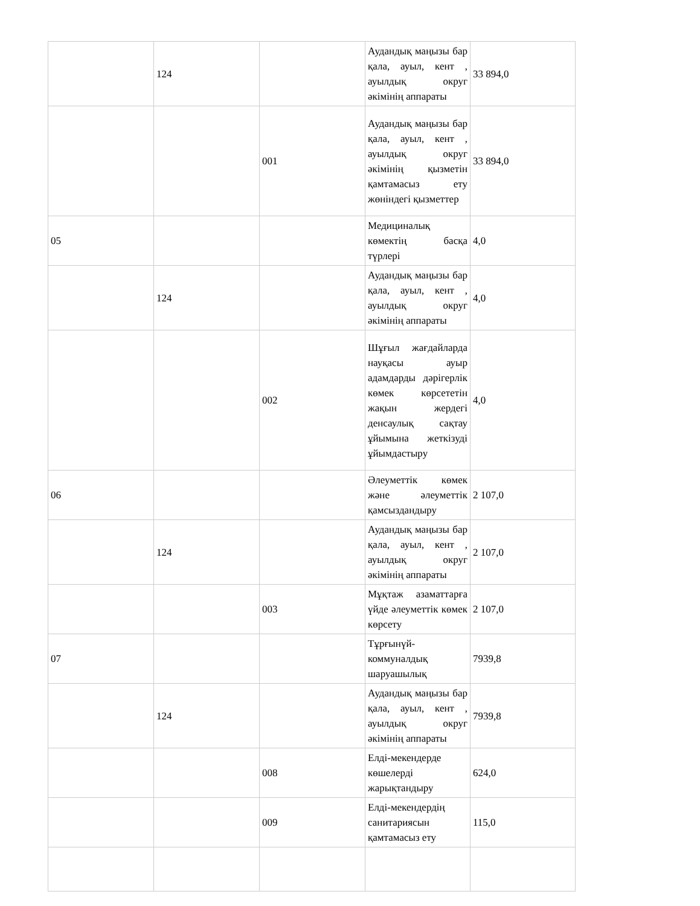| | 124 | | Аудандық маңызы бар қала, ауыл, кент , ауылдық округ әкімінің аппараты | 33 894,0 |
| | | 001 | Аудандық маңызы бар қала, ауыл, кент , ауылдық округ әкімінің қызметін қамтамасыз ету жөніндегі қызметтер | 33 894,0 |
| 05 | | | Медициналық көмектің басқа түрлері | 4,0 |
| | 124 | | Аудандық маңызы бар қала, ауыл, кент , ауылдық округ әкімінің аппараты | 4,0 |
| | | 002 | Шұғыл жағдайларда науқасы ауыр адамдарды дәрігерлік көмек көрсететін жақын жердегі денсаулық сақтау ұйымына жеткізуді ұйымдастыру | 4,0 |
| 06 | | | Әлеуметтік көмек және әлеуметтік қамсыздандыру | 2 107,0 |
| | 124 | | Аудандық маңызы бар қала, ауыл, кент , ауылдық округ әкімінің аппараты | 2 107,0 |
| | | 003 | Мұқтаж азаматтарға үйде әлеуметтік көмек көрсету | 2 107,0 |
| 07 | | | Тұрғынүй-коммуналдық шаруашылық | 7939,8 |
| | 124 | | Аудандық маңызы бар қала, ауыл, кент , ауылдық округ әкімінің аппараты | 7939,8 |
| | | 008 | Елді-мекендерде көшелерді жарықтандыру | 624,0 |
| | | 009 | Елді-мекендердің санитариясын қамтамасыз ету | 115,0 |